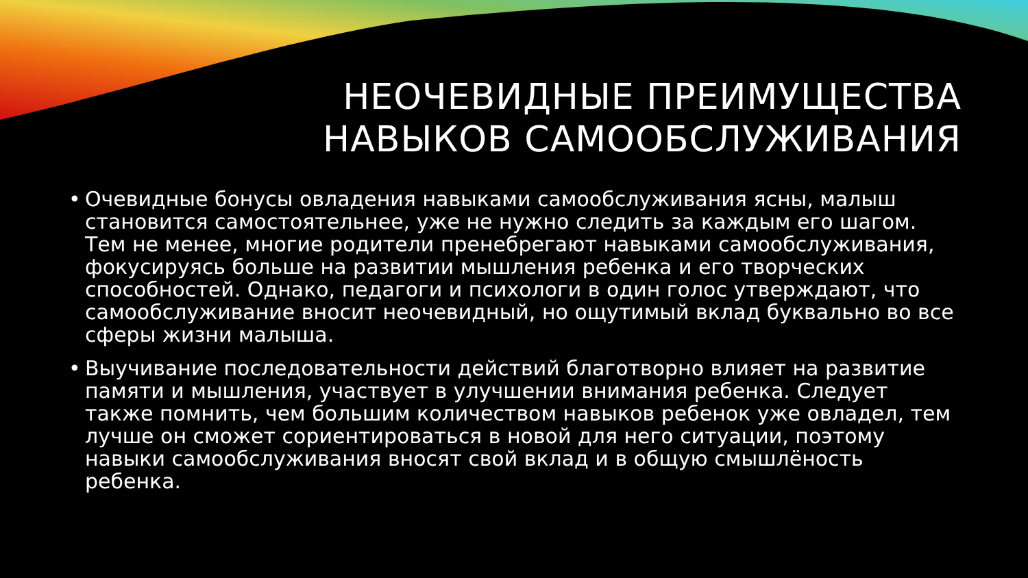НЕОЧЕВИДНЫЕ ПРЕИМУЩЕСТВА
НАВЫКОВ САМООБСЛУЖИВАНИЯ
• Очевидные бонусы овладения навыками самообслуживания ясны, малыш становится самостоятельнее, уже не нужно следить за каждым его шагом. Тем не менее, многие родители пренебрегают навыками самообслуживания, фокусируясь больше на развитии мышления ребенка и его творческих способностей. Однако, педагоги и психологи в один голос утверждают, что самообслуживание вносит неочевидный, но ощутимый вклад буквально во все сферы жизни малыша.
• Выучивание последовательности действий благотворно влияет на развитие памяти и мышления, участвует в улучшении внимания ребенка. Следует также помнить, чем большим количеством навыков ребенок уже овладел, тем лучше он сможет сориентироваться в новой для него ситуации, поэтому навыки самообслуживания вносят свой вклад и в общую смышлёность ребенка.